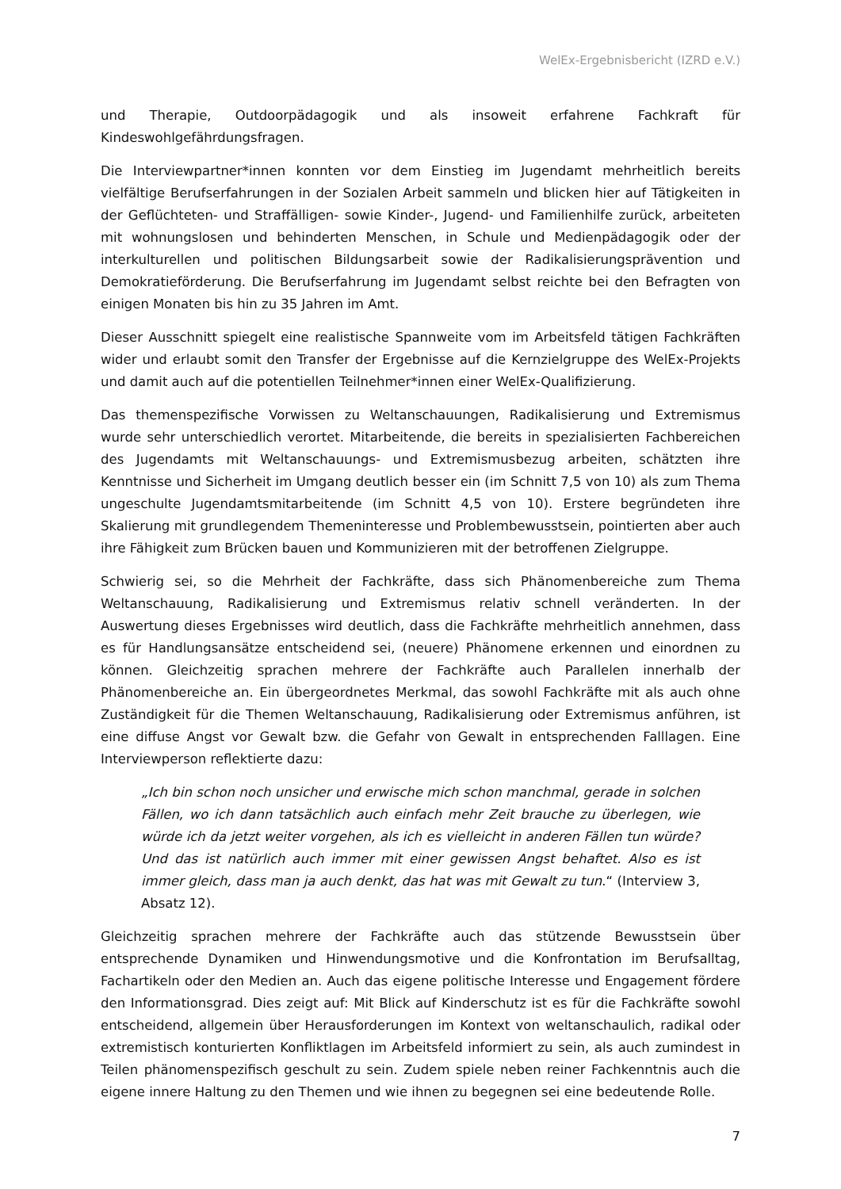WelEx-Ergebnisbericht (IZRD e.V.)
und Therapie, Outdoorpädagogik und als insoweit erfahrene Fachkraft für Kindeswohlgefährdungsfragen.
Die Interviewpartner*innen konnten vor dem Einstieg im Jugendamt mehrheitlich bereits vielfältige Berufserfahrungen in der Sozialen Arbeit sammeln und blicken hier auf Tätigkeiten in der Geflüchteten- und Straffälligen- sowie Kinder-, Jugend- und Familienhilfe zurück, arbeiteten mit wohnungslosen und behinderten Menschen, in Schule und Medienpädagogik oder der interkulturellen und politischen Bildungsarbeit sowie der Radikalisierungsprävention und Demokratieförderung. Die Berufserfahrung im Jugendamt selbst reichte bei den Befragten von einigen Monaten bis hin zu 35 Jahren im Amt.
Dieser Ausschnitt spiegelt eine realistische Spannweite vom im Arbeitsfeld tätigen Fachkräften wider und erlaubt somit den Transfer der Ergebnisse auf die Kernzielgruppe des WelEx-Projekts und damit auch auf die potentiellen Teilnehmer*innen einer WelEx-Qualifizierung.
Das themenspezifische Vorwissen zu Weltanschauungen, Radikalisierung und Extremismus wurde sehr unterschiedlich verortet. Mitarbeitende, die bereits in spezialisierten Fachbereichen des Jugendamts mit Weltanschauungs- und Extremismusbezug arbeiten, schätzten ihre Kenntnisse und Sicherheit im Umgang deutlich besser ein (im Schnitt 7,5 von 10) als zum Thema ungeschulte Jugendamtsmitarbeitende (im Schnitt 4,5 von 10). Erstere begründeten ihre Skalierung mit grundlegendem Themeninteresse und Problembewusstsein, pointierten aber auch ihre Fähigkeit zum Brücken bauen und Kommunizieren mit der betroffenen Zielgruppe.
Schwierig sei, so die Mehrheit der Fachkräfte, dass sich Phänomenbereiche zum Thema Weltanschauung, Radikalisierung und Extremismus relativ schnell veränderten. In der Auswertung dieses Ergebnisses wird deutlich, dass die Fachkräfte mehrheitlich annehmen, dass es für Handlungsansätze entscheidend sei, (neuere) Phänomene erkennen und einordnen zu können. Gleichzeitig sprachen mehrere der Fachkräfte auch Parallelen innerhalb der Phänomenbereiche an. Ein übergeordnetes Merkmal, das sowohl Fachkräfte mit als auch ohne Zuständigkeit für die Themen Weltanschauung, Radikalisierung oder Extremismus anführen, ist eine diffuse Angst vor Gewalt bzw. die Gefahr von Gewalt in entsprechenden Falllagen. Eine Interviewperson reflektierte dazu:
„Ich bin schon noch unsicher und erwische mich schon manchmal, gerade in solchen Fällen, wo ich dann tatsächlich auch einfach mehr Zeit brauche zu überlegen, wie würde ich da jetzt weiter vorgehen, als ich es vielleicht in anderen Fällen tun würde? Und das ist natürlich auch immer mit einer gewissen Angst behaftet. Also es ist immer gleich, dass man ja auch denkt, das hat was mit Gewalt zu tun.“ (Interview 3, Absatz 12).
Gleichzeitig sprachen mehrere der Fachkräfte auch das stützende Bewusstsein über entsprechende Dynamiken und Hinwendungsmotive und die Konfrontation im Berufsalltag, Fachartikeln oder den Medien an. Auch das eigene politische Interesse und Engagement fördere den Informationsgrad. Dies zeigt auf: Mit Blick auf Kinderschutz ist es für die Fachkräfte sowohl entscheidend, allgemein über Herausforderungen im Kontext von weltanschaulich, radikal oder extremistisch konturierten Konfliktlagen im Arbeitsfeld informiert zu sein, als auch zumindest in Teilen phänomenspezifisch geschult zu sein. Zudem spiele neben reiner Fachkenntnis auch die eigene innere Haltung zu den Themen und wie ihnen zu begegnen sei eine bedeutende Rolle.
7